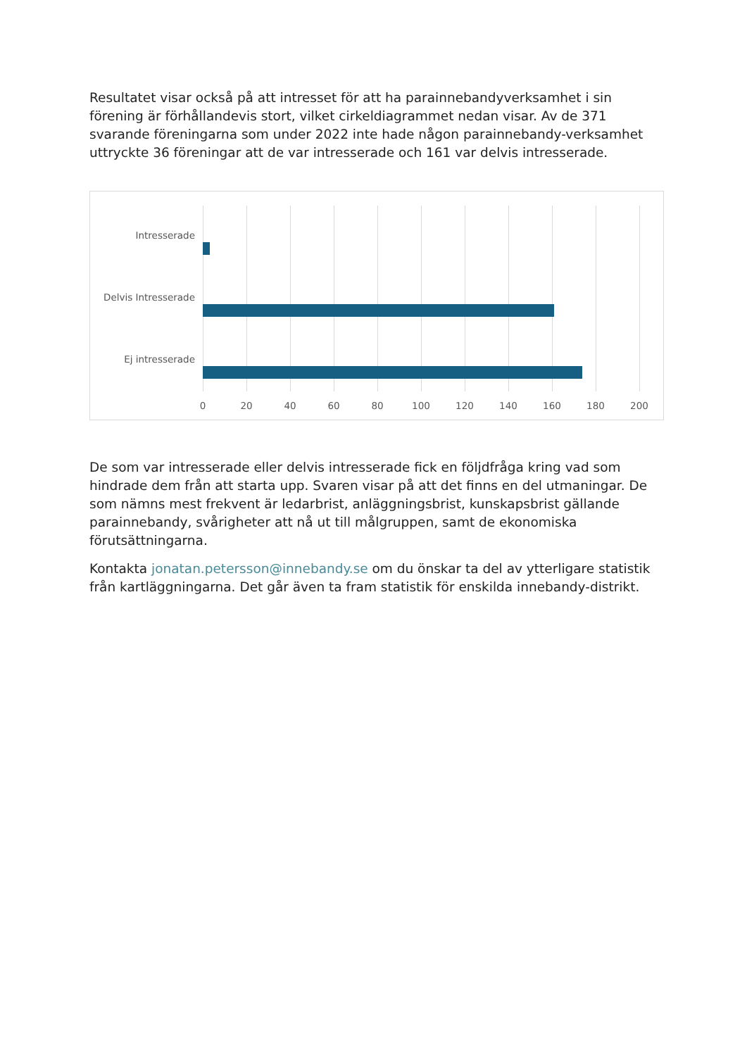Resultatet visar också på att intresset för att ha parainnebandyverksamhet i sin förening är förhållandevis stort, vilket cirkeldiagrammet nedan visar. Av de 371 svarande föreningarna som under 2022 inte hade någon parainnebandy-verksamhet uttryckte 36 föreningar att de var intresserade och 161 var delvis intresserade.
Intresserade
Delvis Intresserade
Ej intresserade
0 20 40 60 80 100 120 140 160 180 200
De som var intresserade eller delvis intresserade fick en följdfråga kring vad som hindrade dem från att starta upp. Svaren visar på att det finns en del utmaningar. De som nämns mest frekvent är ledarbrist, anläggningsbrist, kunskapsbrist gällande parainnebandy, svårigheter att nå ut till målgruppen, samt de ekonomiska förutsättningarna.
Kontakta jonatan.petersson@innebandy.se om du önskar ta del av ytterligare statistik från kartläggningarna. Det går även ta fram statistik för enskilda innebandy-distrikt.